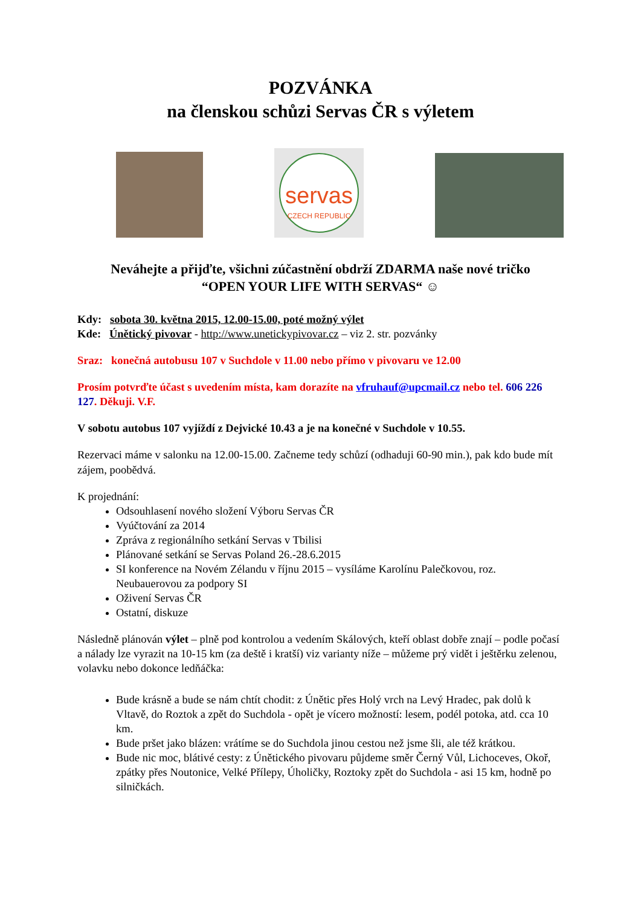POZVÁNKA
na členskou schůzi Servas ČR s výletem
servas
CZECH REPUBLIC
Neváhejte a přijďte, všichni zúčastnění obdrží ZDARMA naše nové tričko
“OPEN YOUR LIFE WITH SERVAS“ ☺
Kdy: sobota 30. května 2015, 12.00-15.00, poté možný výlet
Kde: Únětický pivovar - http://www.unetickypivovar.cz – viz 2. str. pozvánky
Sraz: konečná autobusu 107 v Suchdole v 11.00 nebo přímo v pivovaru ve 12.00
Prosím potvrďte účast s uvedením místa, kam dorazíte na vfruhauf@upcmail.cz nebo tel. 606 226 127. Děkuji. V.F.
V sobotu autobus 107 vyjíždí z Dejvické 10.43 a je na konečné v Suchdole v 10.55.
Rezervaci máme v salonku na 12.00-15.00. Začneme tedy schůzí (odhaduji 60-90 min.), pak kdo bude mít zájem, poobědvá.
K projednání:
Odsouhlasení nového složení Výboru Servas ČR
Vyúčtování za 2014
Zpráva z regionálního setkání Servas v Tbilisi
Plánované setkání se Servas Poland 26.-28.6.2015
SI konference na Novém Zélandu v říjnu 2015 – vysíláme Karolínu Palečkovou, roz. Neubauerovou za podpory SI
Oživení Servas ČR
Ostatní, diskuze
Následně plánován výlet – plně pod kontrolou a vedením Skálových, kteří oblast dobře znají – podle počasí a nálady lze vyrazit na 10-15 km (za deště i kratší) viz varianty níže – můžeme prý vidět i ještěrku zelenou, volavku nebo dokonce ledňáčka:
Bude krásně a bude se nám chtít chodit: z Únětic přes Holý vrch na Levý Hradec, pak dolů k Vltavě, do Roztok a zpět do Suchdola - opět je vícero možností: lesem, podél potoka, atd. cca 10 km.
Bude pršet jako blázen: vrátíme se do Suchdola jinou cestou než jsme šli, ale též krátkou.
Bude nic moc, blátivé cesty: z Únětického pivovaru půjdeme směr Černý Vůl, Lichoceves, Okoř, zpátky přes Noutonice, Velké Přílepy, Úholičky, Roztoky zpět do Suchdola - asi 15 km, hodně po silničkách.